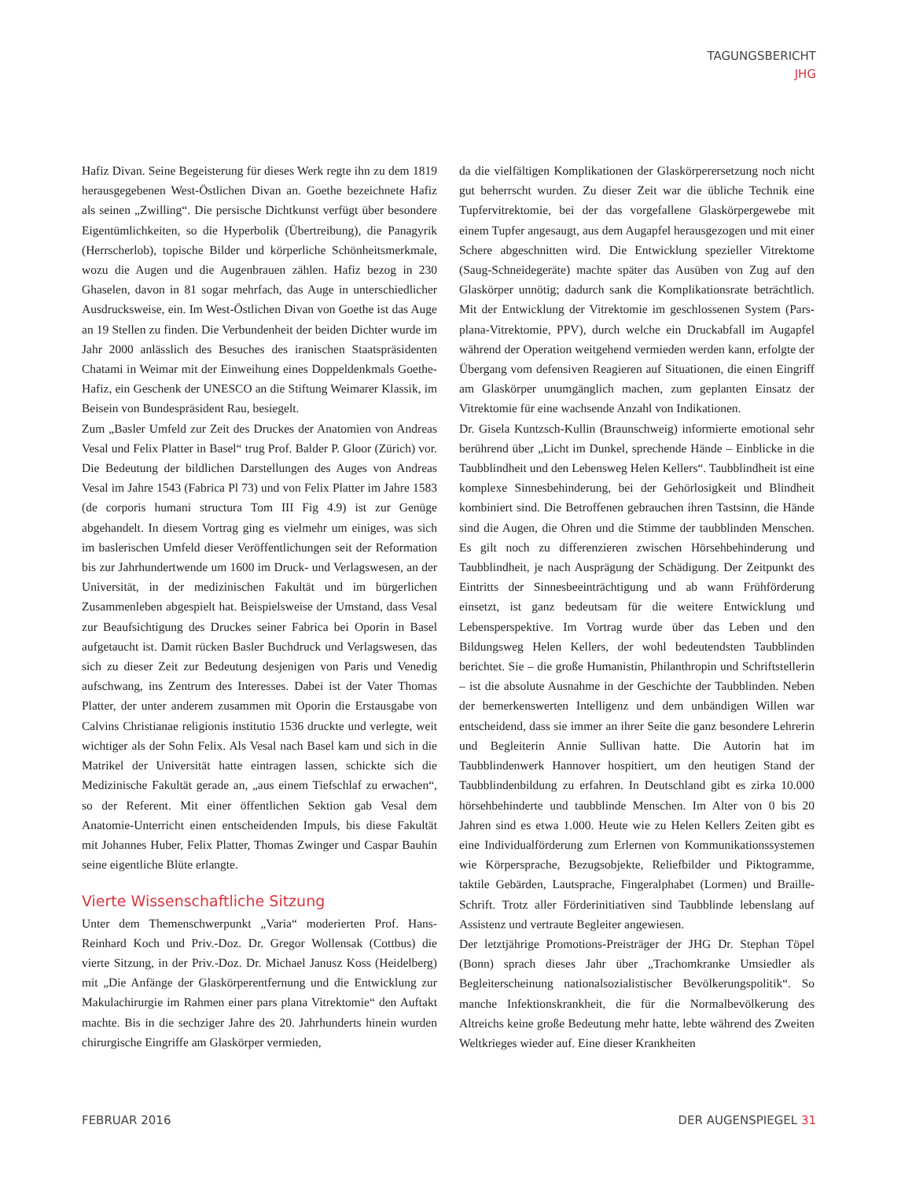TAGUNGSBERICHT
JHG
Hafiz Divan. Seine Begeisterung für dieses Werk regte ihn zu dem 1819 herausgegebenen West-Östlichen Divan an. Goethe bezeichnete Hafiz als seinen „Zwilling“. Die persische Dichtkunst verfügt über besondere Eigentümlichkeiten, so die Hyperbolik (Übertreibung), die Panagyrik (Herrscherlob), topische Bilder und körperliche Schönheitsmerkmale, wozu die Augen und die Augenbrauen zählen. Hafiz bezog in 230 Ghaselen, davon in 81 sogar mehrfach, das Auge in unterschiedlicher Ausdrucksweise, ein. Im West-Östlichen Divan von Goethe ist das Auge an 19 Stellen zu finden. Die Verbundenheit der beiden Dichter wurde im Jahr 2000 anlässlich des Besuches des iranischen Staatspräsidenten Chatami in Weimar mit der Einweihung eines Doppeldenkmals Goethe-Hafiz, ein Geschenk der UNESCO an die Stiftung Weimarer Klassik, im Beisein von Bundespräsident Rau, besiegelt.
Zum „Basler Umfeld zur Zeit des Druckes der Anatomien von Andreas Vesal und Felix Platter in Basel“ trug Prof. Balder P. Gloor (Zürich) vor. Die Bedeutung der bildlichen Darstellungen des Auges von Andreas Vesal im Jahre 1543 (Fabrica Pl 73) und von Felix Platter im Jahre 1583 (de corporis humani structura Tom III Fig 4.9) ist zur Genüge abgehandelt. In diesem Vortrag ging es vielmehr um einiges, was sich im baslerischen Umfeld dieser Veröffentlichungen seit der Reformation bis zur Jahrhundertwende um 1600 im Druck- und Verlagswesen, an der Universität, in der medizinischen Fakultät und im bürgerlichen Zusammenleben abgespielt hat. Beispielsweise der Umstand, dass Vesal zur Beaufsichtigung des Druckes seiner Fabrica bei Oporin in Basel aufgetaucht ist. Damit rücken Basler Buchdruck und Verlagswesen, das sich zu dieser Zeit zur Bedeutung desjenigen von Paris und Venedig aufschwang, ins Zentrum des Interesses. Dabei ist der Vater Thomas Platter, der unter anderem zusammen mit Oporin die Erstausgabe von Calvins Christianae religionis institutio 1536 druckte und verlegte, weit wichtiger als der Sohn Felix. Als Vesal nach Basel kam und sich in die Matrikel der Universität hatte eintragen lassen, schickte sich die Medizinische Fakultät gerade an, „aus einem Tiefschlaf zu erwachen“, so der Referent. Mit einer öffentlichen Sektion gab Vesal dem Anatomie-Unterricht einen entscheidenden Impuls, bis diese Fakultät mit Johannes Huber, Felix Platter, Thomas Zwinger und Caspar Bauhin seine eigentliche Blüte erlangte.
Vierte Wissenschaftliche Sitzung
Unter dem Themenschwerpunkt „Varia“ moderierten Prof. Hans-Reinhard Koch und Priv.-Doz. Dr. Gregor Wollensak (Cottbus) die vierte Sitzung, in der Priv.-Doz. Dr. Michael Janusz Koss (Heidelberg) mit „Die Anfänge der Glaskörperentfernung und die Entwicklung zur Makulachirurgie im Rahmen einer pars plana Vitrektomie“ den Auftakt machte. Bis in die sechziger Jahre des 20. Jahrhunderts hinein wurden chirurgische Eingriffe am Glaskörper vermieden,
da die vielfältigen Komplikationen der Glaskörperersetzung noch nicht gut beherrscht wurden. Zu dieser Zeit war die übliche Technik eine Tupfervitrektomie, bei der das vorgefallene Glaskörpergewebe mit einem Tupfer angesaugt, aus dem Augapfel herausgezogen und mit einer Schere abgeschnitten wird. Die Entwicklung spezieller Vitrektome (Saug-Schneidegeräte) machte später das Ausüben von Zug auf den Glaskörper unnötig; dadurch sank die Komplikationsrate beträchtlich. Mit der Entwicklung der Vitrektomie im geschlossenen System (Pars-plana-Vitrektomie, PPV), durch welche ein Druckabfall im Augapfel während der Operation weitgehend vermieden werden kann, erfolgte der Übergang vom defensiven Reagieren auf Situationen, die einen Eingriff am Glaskörper unumgänglich machen, zum geplanten Einsatz der Vitrektomie für eine wachsende Anzahl von Indikationen.
Dr. Gisela Kuntzsch-Kullin (Braunschweig) informierte emotional sehr berührend über „Licht im Dunkel, sprechende Hände – Einblicke in die Taubblindheit und den Lebensweg Helen Kellers“. Taubblindheit ist eine komplexe Sinnesbehinderung, bei der Gehörlosigkeit und Blindheit kombiniert sind. Die Betroffenen gebrauchen ihren Tastsinn, die Hände sind die Augen, die Ohren und die Stimme der taubblinden Menschen. Es gilt noch zu differenzieren zwischen Hörsehbehinderung und Taubblindheit, je nach Ausprägung der Schädigung. Der Zeitpunkt des Eintritts der Sinnesbeeinträchtigung und ab wann Frühförderung einsetzt, ist ganz bedeutsam für die weitere Entwicklung und Lebensperspektive. Im Vortrag wurde über das Leben und den Bildungsweg Helen Kellers, der wohl bedeutendsten Taubblinden berichtet. Sie – die große Humanistin, Philanthropin und Schriftstellerin – ist die absolute Ausnahme in der Geschichte der Taubblinden. Neben der bemerkenswerten Intelligenz und dem unbändigen Willen war entscheidend, dass sie immer an ihrer Seite die ganz besondere Lehrerin und Begleiterin Annie Sullivan hatte. Die Autorin hat im Taubblindenwerk Hannover hospitiert, um den heutigen Stand der Taubblindenbildung zu erfahren. In Deutschland gibt es zirka 10.000 hörsehbehinderte und taubblinde Menschen. Im Alter von 0 bis 20 Jahren sind es etwa 1.000. Heute wie zu Helen Kellers Zeiten gibt es eine Individualförderung zum Erlernen von Kommunikationssystemen wie Körpersprache, Bezugsobjekte, Reliefbilder und Piktogramme, taktile Gebärden, Lautsprache, Fingeralphabet (Lormen) und Braille-Schrift. Trotz aller Förderinitiativen sind Taubblinde lebenslang auf Assistenz und vertraute Begleiter angewiesen.
Der letztjährige Promotions-Preisträger der JHG Dr. Stephan Töpel (Bonn) sprach dieses Jahr über „Trachomkranke Umsiedler als Begleiterscheinung nationalsozialistischer Bevölkerungspolitik“. So manche Infektionskrankheit, die für die Normalbevölkerung des Altreichs keine große Bedeutung mehr hatte, lebte während des Zweiten Weltkrieges wieder auf. Eine dieser Krankheiten
FEBRUAR 2016 DER AUGENSPIEGEL 31